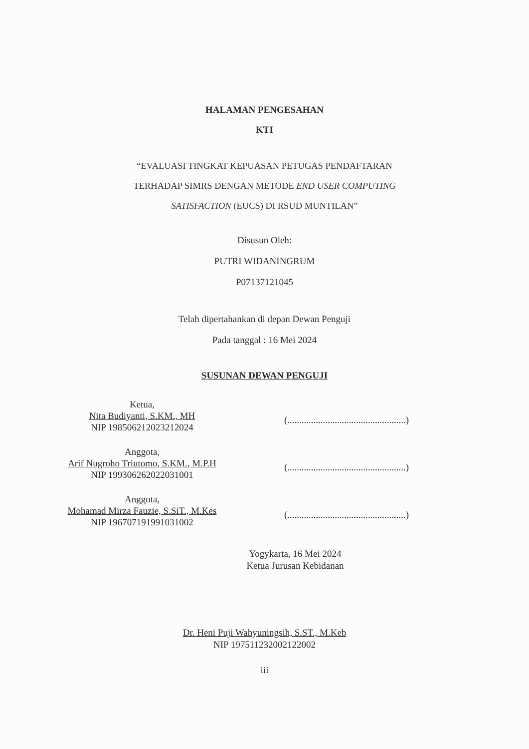HALAMAN PENGESAHAN
KTI
“EVALUASI TINGKAT KEPUASAN PETUGAS PENDAFTARAN
TERHADAP SIMRS DENGAN METODE END USER COMPUTING
SATISFACTION (EUCS) DI RSUD MUNTILAN”
Disusun Oleh:
PUTRI WIDANINGRUM
P07137121045
Telah dipertahankan di depan Dewan Penguji
Pada tanggal : 16 Mei 2024
SUSUNAN DEWAN PENGUJI
Ketua,
Nita Budiyanti, S.KM., MH
NIP 198506212023212024
(..................................................)
Anggota,
Arif Nugroho Triutomo, S.KM., M.P.H
NIP 199306262022031001
(..................................................)
Anggota,
Mohamad Mirza Fauzie, S.SiT., M.Kes
NIP 196707191991031002
(..................................................)
Yogykarta, 16 Mei 2024
Ketua Jurusan Kebidanan
Dr. Heni Puji Wahyuningsih, S.ST., M.Keb
NIP 197511232002122002
iii